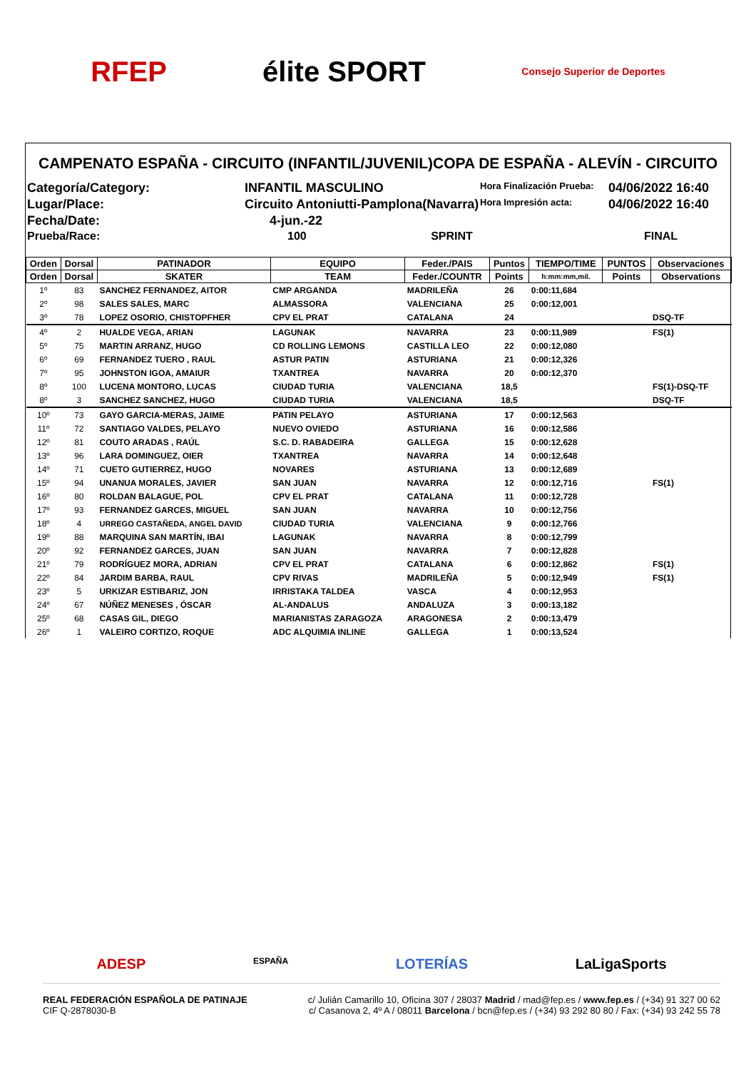RFEP élite SPORT Consejo Superior de Deportes
CAMPENATO ESPAÑA - CIRCUITO (INFANTIL/JUVENIL)COPA DE ESPAÑA - ALEVÍN - CIRCUITO
Categoría/Category:
INFANTIL MASCULINO
Hora Finalización Prueba:
04/06/2022 16:40
Lugar/Place:
Circuito Antoniutti-Pamplona(Navarra)
Hora Impresión acta:
04/06/2022 16:40
Fecha/Date:
4-jun.-22
Prueba/Race:
100 SPRINT
FINAL
| Orden | Dorsal | PATINADOR | EQUIPO | Feder./PAIS | Puntos | TIEMPO/TIME | PUNTOS | Observaciones |
| --- | --- | --- | --- | --- | --- | --- | --- | --- |
| Orden | Dorsal | SKATER | TEAM | Feder./COUNTR | Points | h:mm:mm,mil. | Points | Observations |
| 1º | 83 | SANCHEZ FERNANDEZ, AITOR | CMP ARGANDA | MADRILEÑA | 26 | 0:00:11,684 | | |
| 2º | 98 | SALES SALES, MARC | ALMASSORA | VALENCIANA | 25 | 0:00:12,001 | | |
| 3º | 78 | LOPEZ OSORIO, CHISTOPFHER | CPV EL PRAT | CATALANA | 24 | | | DSQ-TF |
| 4º | 2 | HUALDE VEGA, ARIAN | LAGUNAK | NAVARRA | 23 | 0:00:11,989 | | FS(1) |
| 5º | 75 | MARTIN ARRANZ, HUGO | CD ROLLING LEMONS | CASTILLA LEO | 22 | 0:00:12,080 | | |
| 6º | 69 | FERNANDEZ TUERO , RAUL | ASTUR PATIN | ASTURIANA | 21 | 0:00:12,326 | | |
| 7º | 95 | JOHNSTON IGOA, AMAIUR | TXANTREA | NAVARRA | 20 | 0:00:12,370 | | |
| 8º | 100 | LUCENA MONTORO, LUCAS | CIUDAD TURIA | VALENCIANA | 18,5 | | | FS(1)-DSQ-TF |
| 8º | 3 | SANCHEZ SANCHEZ, HUGO | CIUDAD TURIA | VALENCIANA | 18,5 | | | DSQ-TF |
| 10º | 73 | GAYO GARCIA-MERAS, JAIME | PATIN PELAYO | ASTURIANA | 17 | 0:00:12,563 | | |
| 11º | 72 | SANTIAGO VALDES, PELAYO | NUEVO OVIEDO | ASTURIANA | 16 | 0:00:12,586 | | |
| 12º | 81 | COUTO ARADAS , RAÚL | S.C. D. RABADEIRA | GALLEGA | 15 | 0:00:12,628 | | |
| 13º | 96 | LARA DOMINGUEZ, OIER | TXANTREA | NAVARRA | 14 | 0:00:12,648 | | |
| 14º | 71 | CUETO GUTIERREZ, HUGO | NOVARES | ASTURIANA | 13 | 0:00:12,689 | | |
| 15º | 94 | UNANUA MORALES, JAVIER | SAN JUAN | NAVARRA | 12 | 0:00:12,716 | | FS(1) |
| 16º | 80 | ROLDAN BALAGUE, POL | CPV EL PRAT | CATALANA | 11 | 0:00:12,728 | | |
| 17º | 93 | FERNANDEZ GARCES, MIGUEL | SAN JUAN | NAVARRA | 10 | 0:00:12,756 | | |
| 18º | 4 | URREGO CASTAÑEDA, ANGEL DAVID | CIUDAD TURIA | VALENCIANA | 9 | 0:00:12,766 | | |
| 19º | 88 | MARQUINA SAN MARTÍN, IBAI | LAGUNAK | NAVARRA | 8 | 0:00:12,799 | | |
| 20º | 92 | FERNANDEZ GARCES, JUAN | SAN JUAN | NAVARRA | 7 | 0:00:12,828 | | |
| 21º | 79 | RODRÍGUEZ MORA, ADRIAN | CPV EL PRAT | CATALANA | 6 | 0:00:12,862 | | FS(1) |
| 22º | 84 | JARDIM BARBA, RAUL | CPV RIVAS | MADRILEÑA | 5 | 0:00:12,949 | | FS(1) |
| 23º | 5 | URKIZAR ESTIBARIZ, JON | IRRISTAKA TALDEA | VASCA | 4 | 0:00:12,953 | | |
| 24º | 67 | NÚÑEZ MENESES , ÓSCAR | AL-ANDALUS | ANDALUZA | 3 | 0:00:13,182 | | |
| 25º | 68 | CASAS GIL, DIEGO | MARIANISTAS ZARAGOZA | ARAGONESA | 2 | 0:00:13,479 | | |
| 26º | 1 | VALEIRO CORTIZO, ROQUE | ADC ALQUIMIA INLINE | GALLEGA | 1 | 0:00:13,524 | | |
ADESP ESPAÑA LOTERÍAS LaLigaSports
REAL FEDERACIÓN ESPAÑOLA DE PATINAJE
CIF Q-2878030-B
c/ Julián Camarillo 10, Oficina 307 / 28037 Madrid / mad@fep.es / www.fep.es / (+34) 91 327 00 62
c/ Casanova 2, 4º A / 08011 Barcelona / bcn@fep.es / (+34) 93 292 80 80 / Fax: (+34) 93 242 55 78